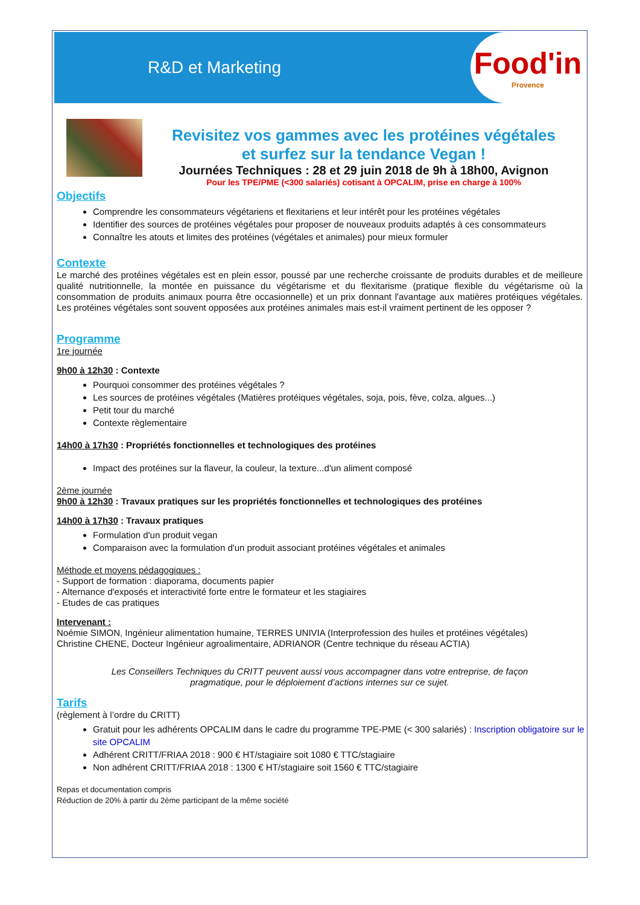R&D et Marketing
Food'in
Provence
Revisitez vos gammes avec les protéines végétales
et surfez sur la tendance Vegan !
Journées Techniques : 28 et 29 juin 2018 de 9h à 18h00, Avignon
Pour les TPE/PME (<300 salariés) cotisant à OPCALIM, prise en charge à 100%
Objectifs
Comprendre les consommateurs végétariens et flexitariens et leur intérêt pour les protéines végétales
Identifier des sources de protéines végétales pour proposer de nouveaux produits adaptés à ces consommateurs
Connaître les atouts et limites des protéines (végétales et animales) pour mieux formuler
Contexte
Le marché des protéines végétales est en plein essor, poussé par une recherche croissante de produits durables et de meilleure qualité nutritionnelle, la montée en puissance du végétarisme et du flexitarisme (pratique flexible du végétarisme où la consommation de produits animaux pourra être occasionnelle) et un prix donnant l'avantage aux matières protéiques végétales. Les protéines végétales sont souvent opposées aux protéines animales mais est-il vraiment pertinent de les opposer ?
Programme
1re journée
9h00 à 12h30 : Contexte
Pourquoi consommer des protéines végétales ?
Les sources de protéines végétales (Matières protéiques végétales, soja, pois, fève, colza, algues...)
Petit tour du marché
Contexte règlementaire
14h00 à 17h30 : Propriétés fonctionnelles et technologiques des protéines
Impact des protéines sur la flaveur, la couleur, la texture...d'un aliment composé
2ème journée
9h00 à 12h30 : Travaux pratiques sur les propriétés fonctionnelles et technologiques des protéines
14h00 à 17h30 : Travaux pratiques
Formulation d'un produit vegan
Comparaison avec la formulation d'un produit associant protéines végétales et animales
Méthode et moyens pédagogiques :
- Support de formation : diaporama, documents papier
- Alternance d'exposés et interactivité forte entre le formateur et les stagiaires
- Etudes de cas pratiques
Intervenant :
Noémie SIMON, Ingénieur alimentation humaine, TERRES UNIVIA (Interprofession des huiles et protéines végétales)
Christine CHENE, Docteur Ingénieur agroalimentaire, ADRIANOR (Centre technique du réseau ACTIA)
Les Conseillers Techniques du CRITT peuvent aussi vous accompagner dans votre entreprise, de façon pragmatique, pour le déploiement d’actions internes sur ce sujet.
Tarifs
(règlement à l’ordre du CRITT)
Gratuit pour les adhérents OPCALIM dans le cadre du programme TPE-PME (< 300 salariés) : Inscription obligatoire sur le site OPCALIM
Adhérent CRITT/FRIAA 2018 : 900 € HT/stagiaire soit 1080 € TTC/stagiaire
Non adhérent CRITT/FRIAA 2018 : 1300 € HT/stagiaire soit 1560 € TTC/stagiaire
Repas et documentation compris
Réduction de 20% à partir du 2ème participant de la même société